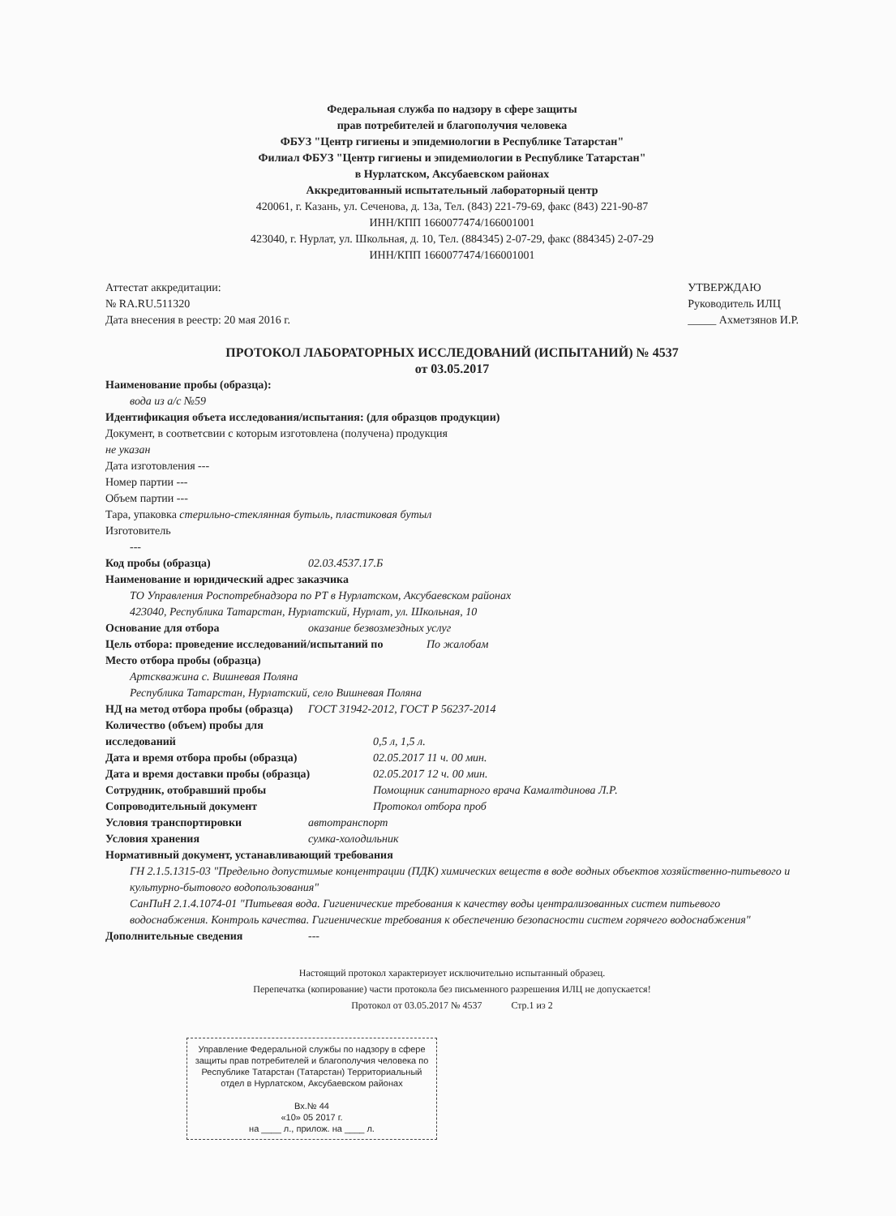Федеральная служба по надзору в сфере защиты
прав потребителей и благополучия человека
ФБУЗ "Центр гигиены и эпидемиологии в Республике Татарстан"
Филиал ФБУЗ "Центр гигиены и эпидемиологии в Республике Татарстан"
в Нурлатском, Аксубаевском районах
Аккредитованный испытательный лабораторный центр
420061, г. Казань, ул. Сеченова, д. 13а, Тел. (843) 221-79-69, факс (843) 221-90-87
ИНН/КПП 1660077474/166001001
423040, г. Нурлат, ул. Школьная, д. 10, Тел. (884345) 2-07-29, факс (884345) 2-07-29
ИНН/КПП 1660077474/166001001
Аттестат аккредитации:
№ RA.RU.511320
Дата внесения в реестр: 20 мая 2016 г.
УТВЕРЖДАЮ
Руководитель ИЛЦ
_____ Ахметзянов И.Р.
ПРОТОКОЛ ЛАБОРАТОРНЫХ ИССЛЕДОВАНИЙ (ИСПЫТАНИЙ) № 4537
от 03.05.2017
Наименование пробы (образца):
вода из а/с №59
Идентификация объета исследования/испытания: (для образцов продукции)
Документ, в соответсвии с которым изготовлена (получена) продукция
не указан
Дата изготовления ---
Номер партии ---
Объем партии ---
Тара, упаковка стерильно-стеклянная бутыль, пластиковая бутыл
Изготовитель
---
Код пробы (образца) 02.03.4537.17.Б
Наименование и юридический адрес заказчика
ТО Управления Роспотребнадзора по РТ в Нурлатском, Аксубаевском районах
423040, Республика Татарстан, Нурлатский, Нурлат, ул. Школьная, 10
Основание для отбора оказание безвозмездных услуг
Цель отбора: проведение исследований/испытаний по По жалобам
Место отбора пробы (образца)
Артскважина с. Вишневая Поляна
Республика Татарстан, Нурлатский, село Вишневая Поляна
НД на метод отбора пробы (образца) ГОСТ 31942-2012, ГОСТ Р 56237-2014
Количество (объем) пробы для
исследований 0,5 л, 1,5 л.
Дата и время отбора пробы (образца) 02.05.2017 11 ч. 00 мин.
Дата и время доставки пробы (образца) 02.05.2017 12 ч. 00 мин.
Сотрудник, отобравший пробы Помощник санитарного врача Камалтдинова Л.Р.
Сопроводительный документ Протокол отбора проб
Условия транспортировки автотранспорт
Условия хранения сумка-холодильник
Нормативный документ, устанавливающий требования
ГН 2.1.5.1315-03 "Предельно допустимые концентрации (ПДК) химических веществ в воде водных объектов хозяйственно-питьевого и культурно-бытового водопользования"
СанПиН 2.1.4.1074-01 "Питьевая вода. Гигиенические требования к качеству воды централизованных систем питьевого водоснабжения. Контроль качества. Гигиенические требования к обеспечению безопасности систем горячего водоснабжения"
Дополнительные сведения ---
Настоящий протокол характеризует исключительно испытанный образец.
Перепечатка (копирование) части протокола без письменного разрешения ИЛЦ не допускается!
Протокол от 03.05.2017 № 4537 Стр.1 из 2
Управление Федеральной службы по надзору в сфере защиты прав потребителей и благополучия человека по Республике Татарстан (Татарстан) Территориальный отдел в Нурлатском, Аксубаевском районах
Вх.№ 44
«10» 05 2017 г.
на ____ л., прилож. на ____ л.